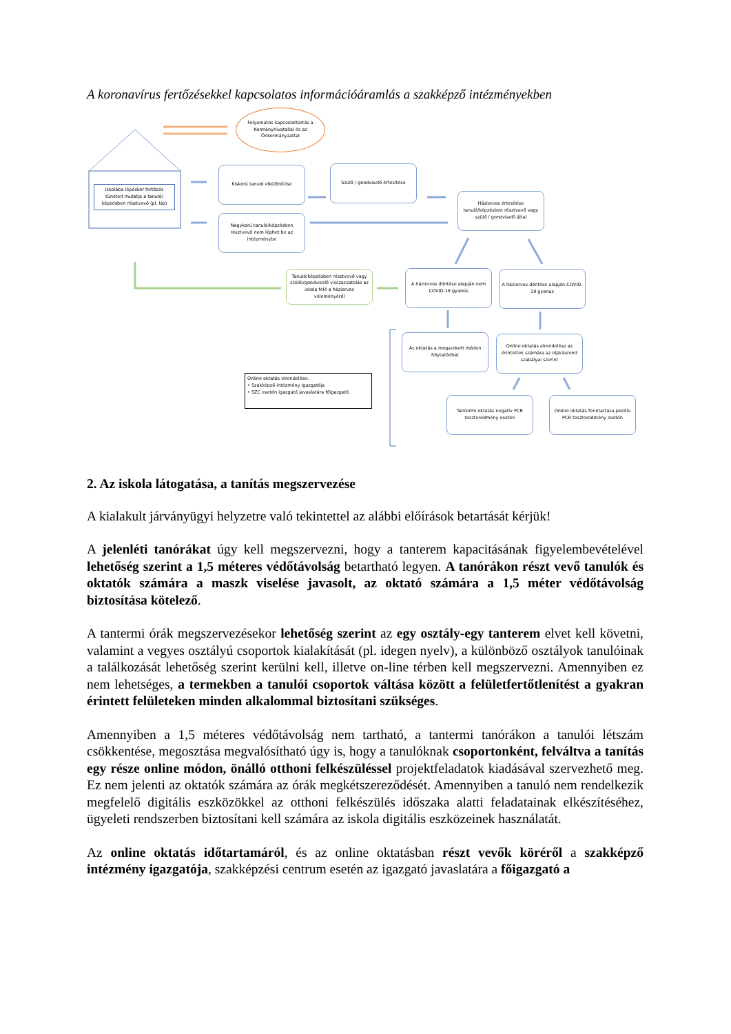A koronavírus fertőzésekkel kapcsolatos információáramlás a szakképző intézményekben
Folyamatos kapcsolattartás a Kormányhivatallal és az Önkormányzattal
Iskolába lépéskor fertőzés tüneteit mutatja a tanuló/ képzésben résztvevő (pl. láz)
Kiskorú tanuló elkülönítése Szülő / gondviselő értesítése
Nagykorú tanuló/képzésben résztvevő nem léphet be az intézménybe
Háziorvos értesítése tanuló/képzésben résztvevő vagy szülő / gondviselő által
Tanuló/képzésben résztvevő vagy szülői/gondviselő visszacsatolás az iskola felé a háziorvos véleményéről
A háziorvos döntése alapján nem COVID-19 gyanús
A háziorvos döntése alapján COVID-19 gyanús
Az oktatás a megszokott módon folytatódhat
Online oktatás elrendelése az érintettek számára az eljárásrend szabályai szerint
Tantermi oktatás negatív PCR teszteredmény esetén
Online oktatás fenntartása pozitív PCR teszteredmény esetén
Online oktatás elrendelése:
• Szakképző intézmény igazgatója
• SZC esetén igazgató javaslatára főigazgató
2. Az iskola látogatása, a tanítás megszervezése
A kialakult járványügyi helyzetre való tekintettel az alábbi előírások betartását kérjük!
A jelenléti tanórákat úgy kell megszervezni, hogy a tanterem kapacitásának figyelembevételével lehetőség szerint a 1,5 méteres védőtávolság betartható legyen. A tanórákon részt vevő tanulók és oktatók számára a maszk viselése javasolt, az oktató számára a 1,5 méter védőtávolság biztosítása kötelező.
A tantermi órák megszervezésekor lehetőség szerint az egy osztály-egy tanterem elvet kell követni, valamint a vegyes osztályú csoportok kialakítását (pl. idegen nyelv), a különböző osztályok tanulóinak a találkozását lehetőség szerint kerülni kell, illetve on-line térben kell megszervezni. Amennyiben ez nem lehetséges, a termekben a tanulói csoportok váltása között a felületfertőtlenítést a gyakran érintett felületeken minden alkalommal biztosítani szükséges.
Amennyiben a 1,5 méteres védőtávolság nem tartható, a tantermi tanórákon a tanulói létszám csökkentése, megosztása megvalósítható úgy is, hogy a tanulóknak csoportonként, felváltva a tanítás egy része online módon, önálló otthoni felkészüléssel projektfeladatok kiadásával szervezhető meg. Ez nem jelenti az oktatók számára az órák megkétszereződését. Amennyiben a tanuló nem rendelkezik megfelelő digitális eszközökkel az otthoni felkészülés időszaka alatti feladatainak elkészítéséhez, ügyeleti rendszerben biztosítani kell számára az iskola digitális eszközeinek használatát.
Az online oktatás időtartamáról, és az online oktatásban részt vevők köréről a szakképző intézmény igazgatója, szakképzési centrum esetén az igazgató javaslatára a főigazgató a